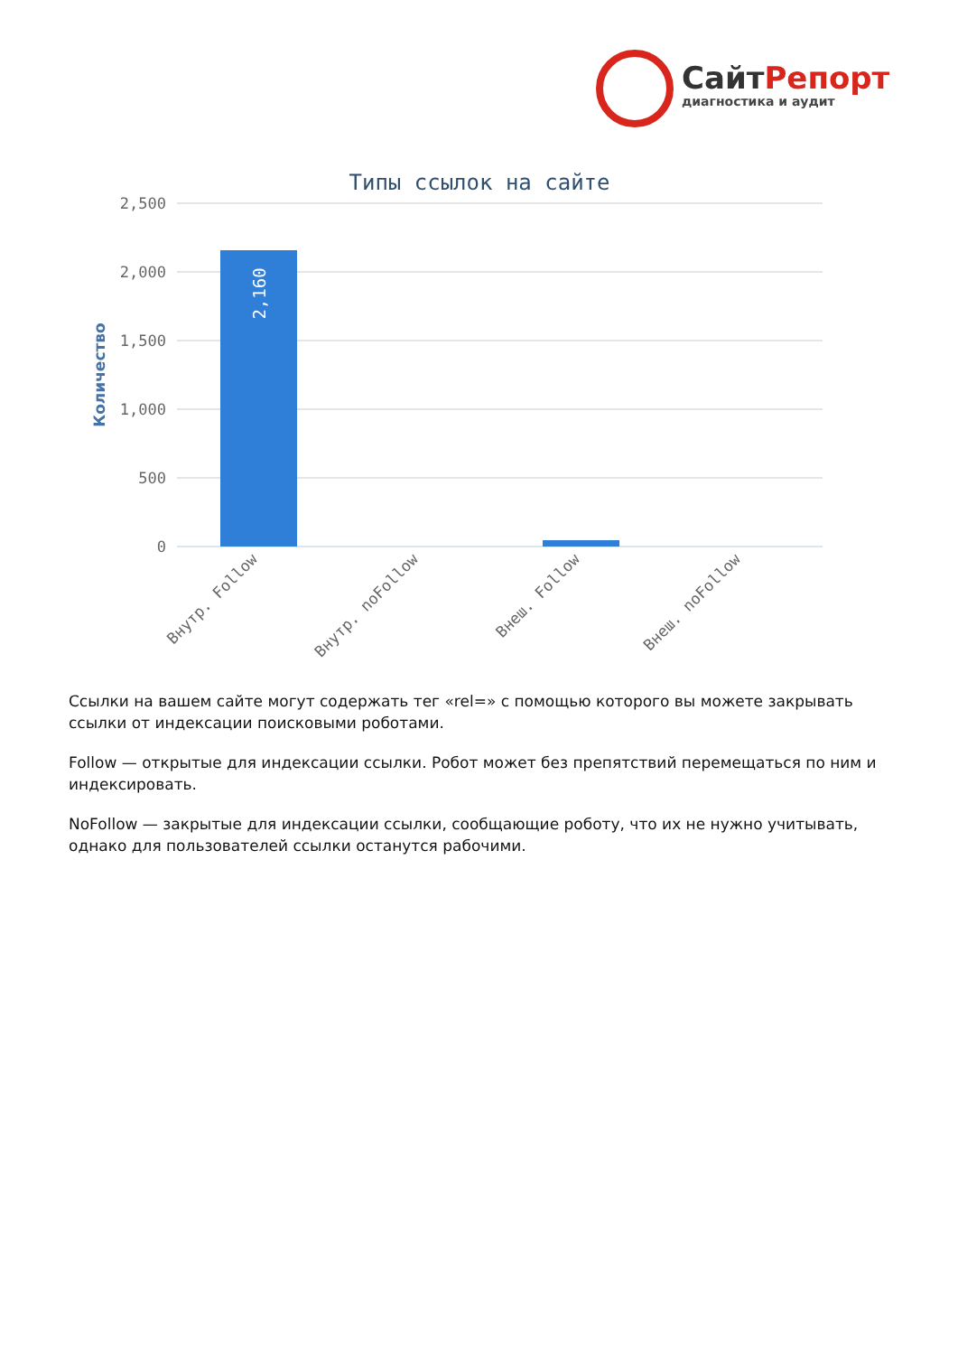СайтРепорт
диагностика и аудит
Типы ссылок на сайте
2,500
2,000
1,500
1,000
500
0
Количество
2,160
Внутр. Follow
Внутр. noFollow
Внеш. Follow
Внеш. noFollow
Ссылки на вашем сайте могут содержать тег «rel=» с помощью которого вы можете закрывать ссылки от индексации поисковыми роботами.
Follow — открытые для индексации ссылки. Робот может без препятствий перемещаться по ним и индексировать.
NoFollow — закрытые для индексации ссылки, сообщающие роботу, что их не нужно учитывать, однако для пользователей ссылки останутся рабочими.